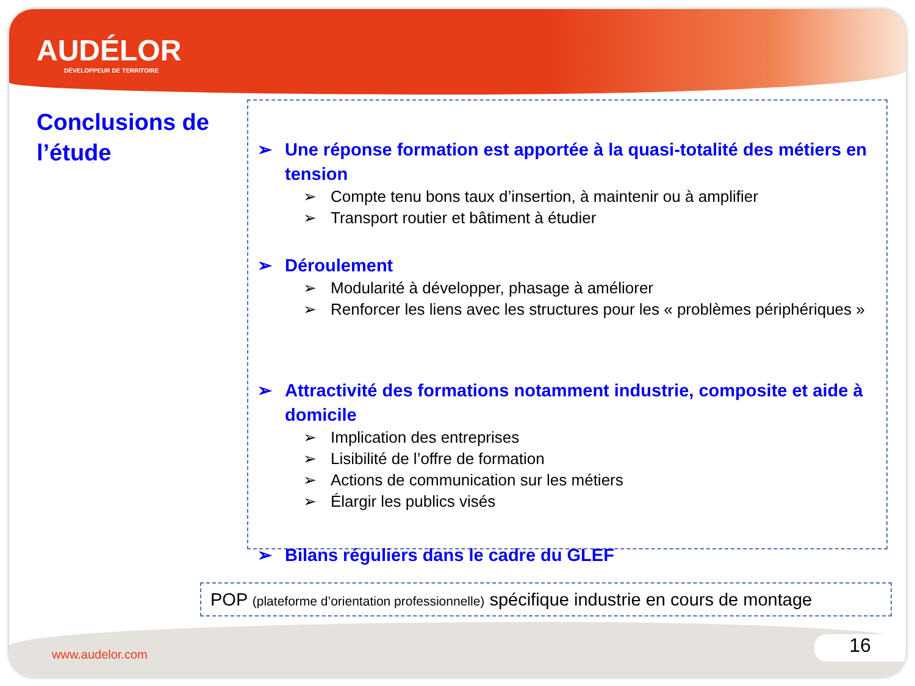AUDÉLOR
DÉVELOPPEUR DE TERRITOIRE
Conclusions de
l’étude
➢ Une réponse formation est apportée à la quasi-totalité des métiers en tension
➢ Compte tenu bons taux d’insertion, à maintenir ou à amplifier
➢ Transport routier et bâtiment à étudier
➢ Déroulement
➢ Modularité à développer, phasage à améliorer
➢ Renforcer les liens avec les structures pour les « problèmes périphériques »
➢ Attractivité des formations notamment industrie, composite et aide à domicile
➢ Implication des entreprises
➢ Lisibilité de l’offre de formation
➢ Actions de communication sur les métiers
➢ Élargir les publics visés
➢ Bilans réguliers dans le cadre du GLEF
POP (plateforme d’orientation professionnelle) spécifique industrie en cours de montage
www.audelor.com 16